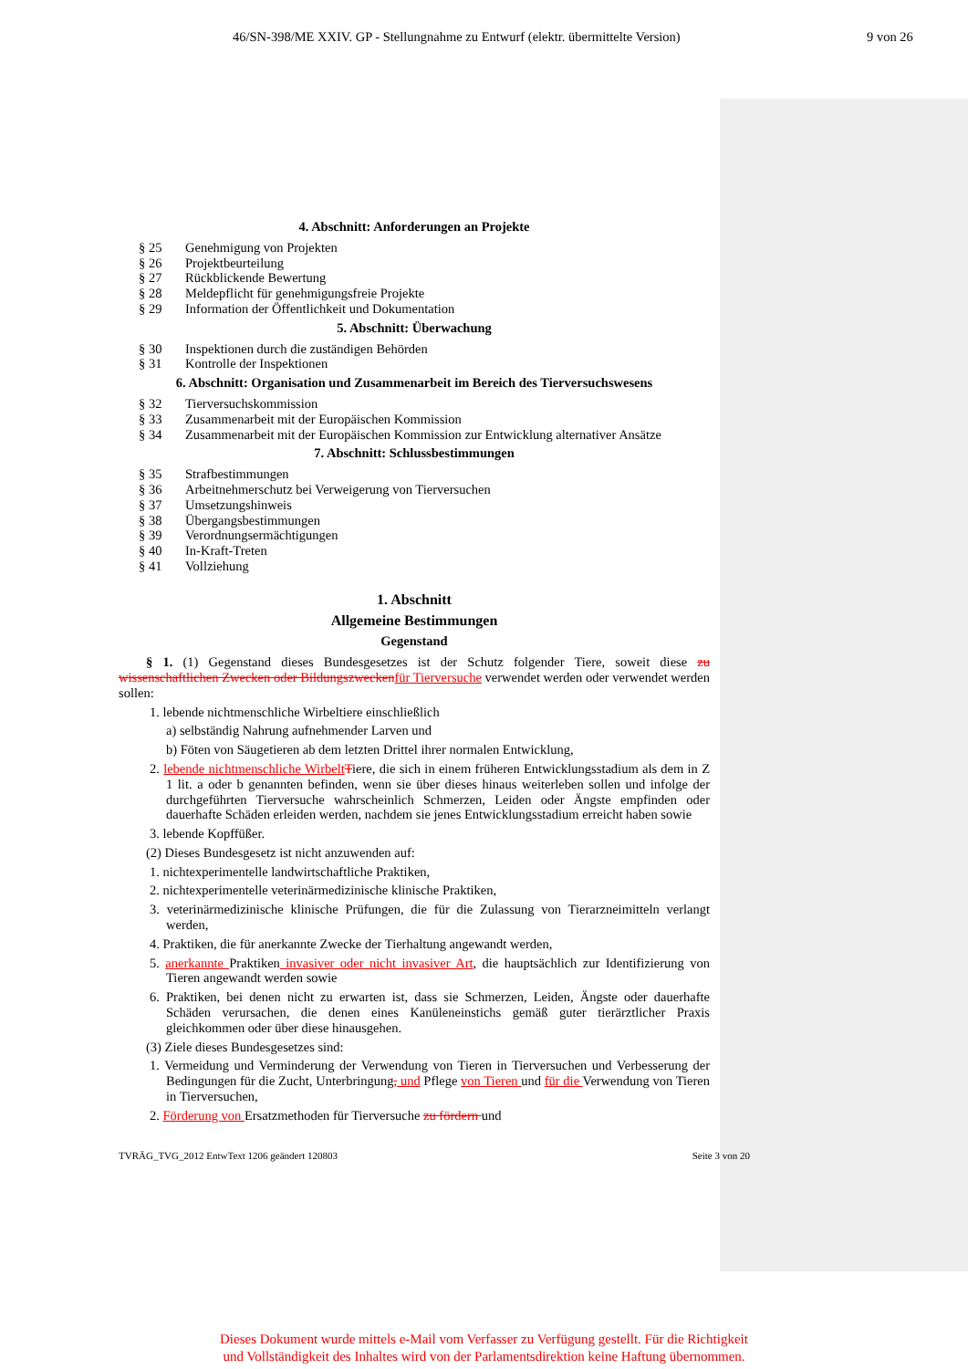46/SN-398/ME XXIV. GP - Stellungnahme zu Entwurf (elektr. übermittelte Version) 9 von 26
4. Abschnitt: Anforderungen an Projekte
§ 25 Genehmigung von Projekten
§ 26 Projektbeurteilung
§ 27 Rückblickende Bewertung
§ 28 Meldepflicht für genehmigungsfreie Projekte
§ 29 Information der Öffentlichkeit und Dokumentation
5. Abschnitt: Überwachung
§ 30 Inspektionen durch die zuständigen Behörden
§ 31 Kontrolle der Inspektionen
6. Abschnitt: Organisation und Zusammenarbeit im Bereich des Tierversuchswesens
§ 32 Tierversuchskommission
§ 33 Zusammenarbeit mit der Europäischen Kommission
§ 34 Zusammenarbeit mit der Europäischen Kommission zur Entwicklung alternativer Ansätze
7. Abschnitt: Schlussbestimmungen
§ 35 Strafbestimmungen
§ 36 Arbeitnehmerschutz bei Verweigerung von Tierversuchen
§ 37 Umsetzungshinweis
§ 38 Übergangsbestimmungen
§ 39 Verordnungsermächtigungen
§ 40 In-Kraft-Treten
§ 41 Vollziehung
1. Abschnitt
Allgemeine Bestimmungen
Gegenstand
§ 1. (1) Gegenstand dieses Bundesgesetzes ist der Schutz folgender Tiere, soweit diese zu wissenschaftlichen Zwecken oder Bildungszwecken für Tierversuche verwendet werden oder verwendet werden sollen:
1. lebende nichtmenschliche Wirbeltiere einschließlich
a) selbständig Nahrung aufnehmender Larven und
b) Föten von Säugetieren ab dem letzten Drittel ihrer normalen Entwicklung,
2. lebende nichtmenschliche Wirbelt Tiere, die sich in einem früheren Entwicklungsstadium als dem in Z 1 lit. a oder b genannten befinden, wenn sie über dieses hinaus weiterleben sollen und infolge der durchgeführten Tierversuche wahrscheinlich Schmerzen, Leiden oder Ängste empfinden oder dauerhafte Schäden erleiden werden, nachdem sie jenes Entwicklungsstadium erreicht haben sowie
3. lebende Kopffüßer.
(2) Dieses Bundesgesetz ist nicht anzuwenden auf:
1. nichtexperimentelle landwirtschaftliche Praktiken,
2. nichtexperimentelle veterinärmedizinische klinische Praktiken,
3. veterinärmedizinische klinische Prüfungen, die für die Zulassung von Tierarzneimitteln verlangt werden,
4. Praktiken, die für anerkannte Zwecke der Tierhaltung angewandt werden,
5. anerkannte Praktiken invasiver oder nicht invasiver Art, die hauptsächlich zur Identifizierung von Tieren angewandt werden sowie
6. Praktiken, bei denen nicht zu erwarten ist, dass sie Schmerzen, Leiden, Ängste oder dauerhafte Schäden verursachen, die denen eines Kanüleneinstichs gemäß guter tierärztlicher Praxis gleichkommen oder über diese hinausgehen.
(3) Ziele dieses Bundesgesetzes sind:
1. Vermeidung und Verminderung der Verwendung von Tieren in Tierversuchen und Verbesserung der Bedingungen für die Zucht, Unterbringung, und Pflege von Tieren und für die Verwendung von Tieren in Tierversuchen,
2. Förderung von Ersatzmethoden für Tierversuche zu fördern und
TVRÄG_TVG_2012 EntwText 1206 geändert 120803 Seite 3 von 20
Dieses Dokument wurde mittels e-Mail vom Verfasser zu Verfügung gestellt. Für die Richtigkeit
und Vollständigkeit des Inhaltes wird von der Parlamentsdirektion keine Haftung übernommen.